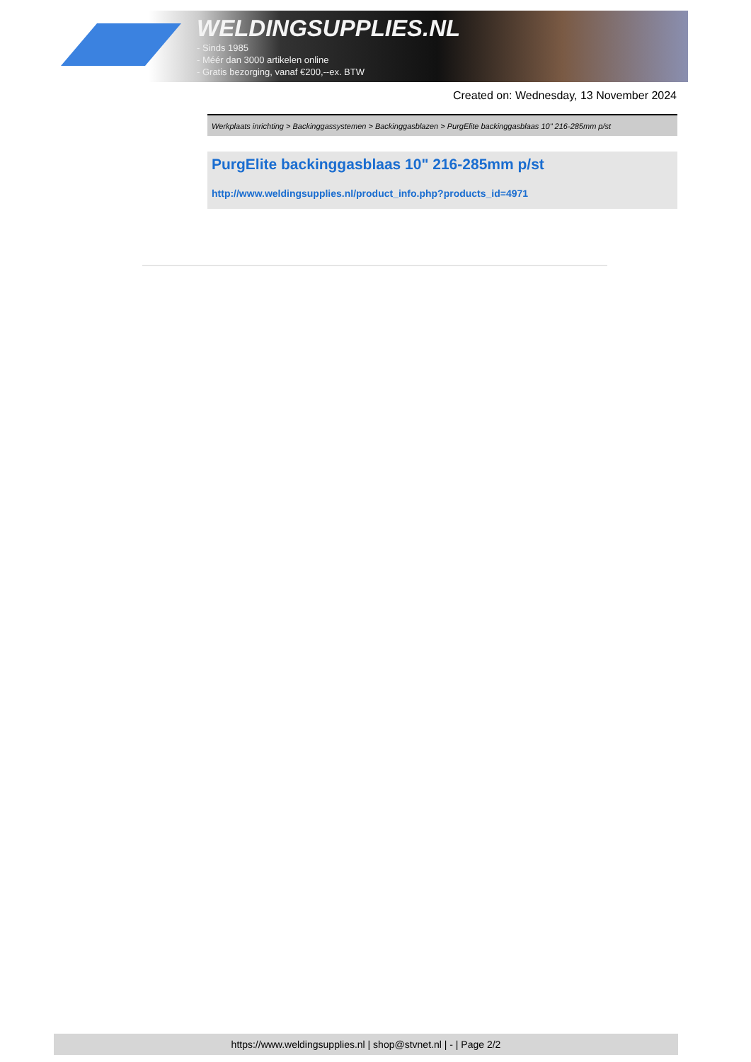WELDINGSUPPLIES.NL
- Sinds 1985
- Méér dan 3000 artikelen online
- Gratis bezorging, vanaf €200,--ex. BTW
Created on: Wednesday, 13 November 2024
Werkplaats inrichting > Backinggassystemen > Backinggasblazen > PurgElite backinggasblaas 10" 216-285mm p/st
PurgElite backinggasblaas 10" 216-285mm p/st
http://www.weldingsupplies.nl/product_info.php?products_id=4971
https://www.weldingsupplies.nl | shop@stvnet.nl | - | Page 2/2